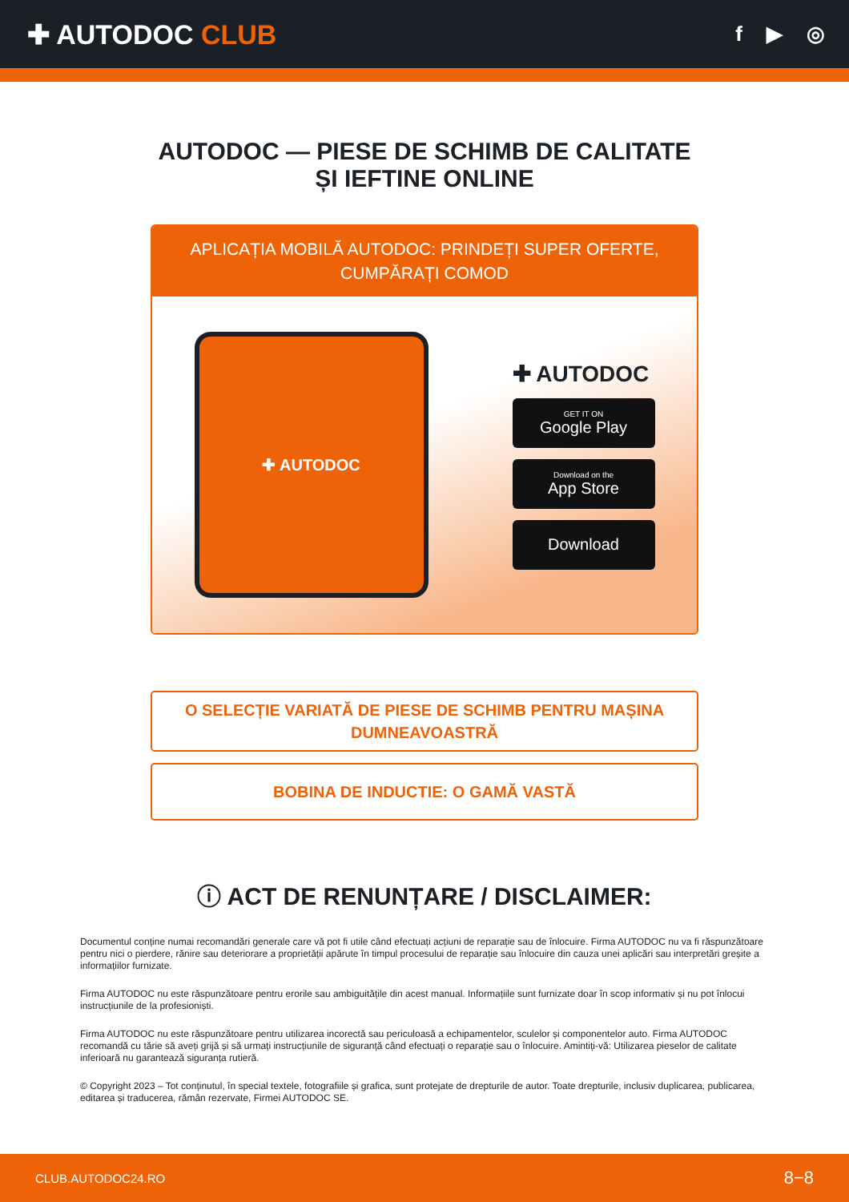✚ AUTODOC CLUB
f ▶ ◎
AUTODOC — PIESE DE SCHIMB DE CALITATE ȘI IEFTINE ONLINE
APLICAȚIA MOBILĂ AUTODOC: PRINDEȚI SUPER OFERTE, CUMPĂRAȚI COMOD
✚ AUTODOC
✚ AUTODOC
GET IT ON
Google Play
Download on the
App Store
Download
O SELECȚIE VARIATĂ DE PIESE DE SCHIMB PENTRU MAȘINA DUMNEAVOASTRĂ
BOBINA DE INDUCTIE: O GAMĂ VASTĂ
ⓘ ACT DE RENUNȚARE / DISCLAIMER:
Documentul conține numai recomandări generale care vă pot fi utile când efectuați acțiuni de reparație sau de înlocuire. Firma AUTODOC nu va fi răspunzătoare pentru nici o pierdere, rănire sau deteriorare a proprietății apărute în timpul procesului de reparație sau înlocuire din cauza unei aplicări sau interpretări greșite a informațiilor furnizate.
Firma AUTODOC nu este răspunzătoare pentru erorile sau ambiguitățile din acest manual. Informațiile sunt furnizate doar în scop informativ și nu pot înlocui instrucțiunile de la profesioniști.
Firma AUTODOC nu este răspunzătoare pentru utilizarea incorectă sau periculoasă a echipamentelor, sculelor și componentelor auto. Firma AUTODOC recomandă cu tărie să aveți grijă și să urmați instrucțiunile de siguranță când efectuați o reparație sau o înlocuire. Amintiți-vă: Utilizarea pieselor de calitate inferioară nu garantează siguranța rutieră.
© Copyright 2023 – Tot conținutul, în special textele, fotografiile și grafica, sunt protejate de drepturile de autor. Toate drepturile, inclusiv duplicarea, publicarea, editarea și traducerea, rămân rezervate, Firmei AUTODOC SE.
CLUB.AUTODOC24.RO 8−8